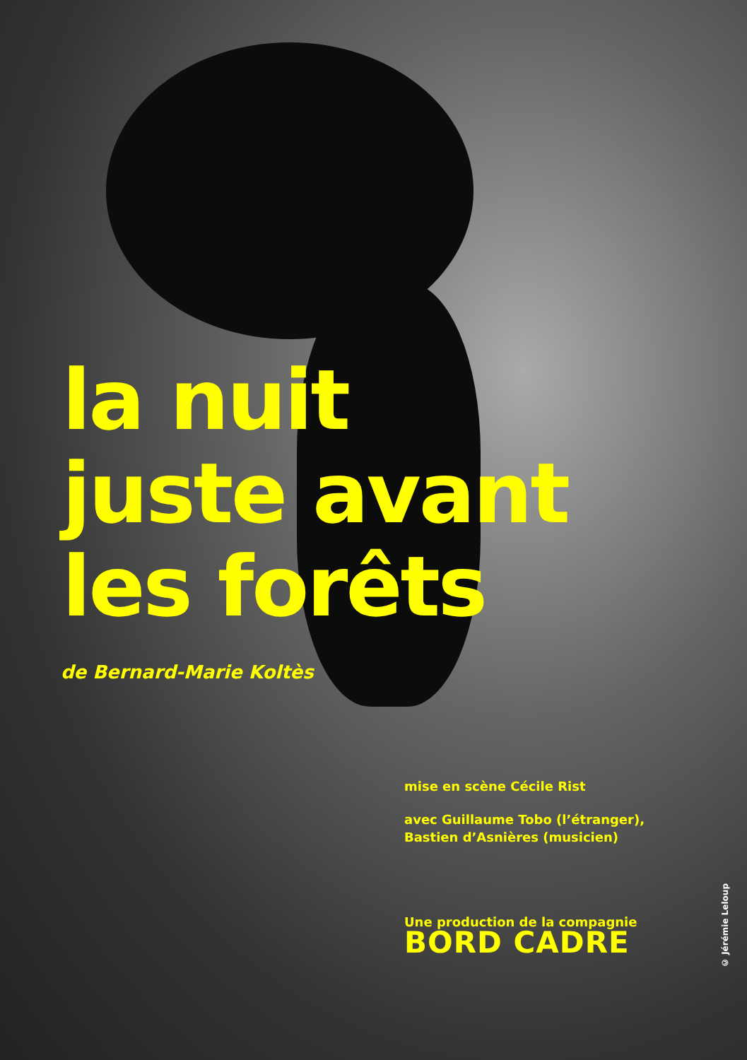la nuit
juste avant
les forêts
de Bernard-Marie Koltès
mise en scène Cécile Rist
avec Guillaume Tobo (l’étranger),
Bastien d’Asnières (musicien)
Une production de la compagnie
BORD CADRE
© Jérémie Leloup